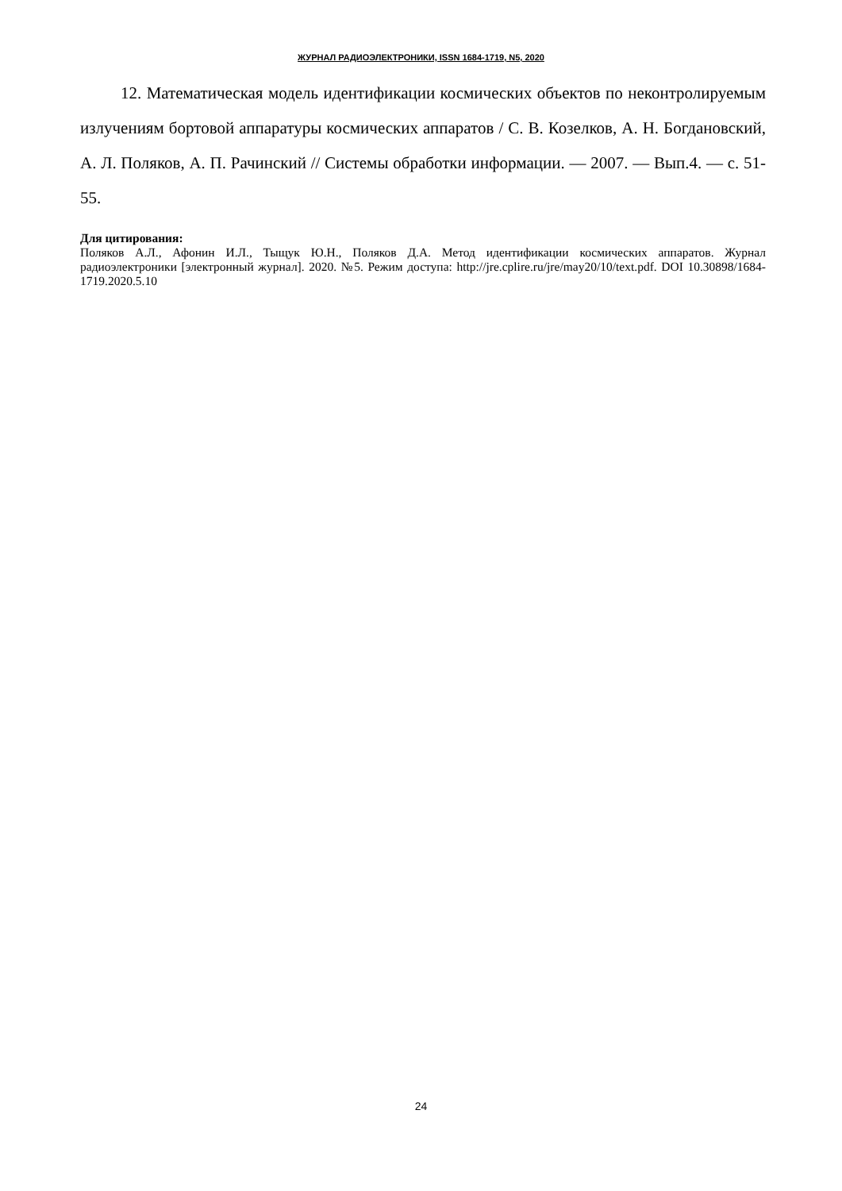ЖУРНАЛ РАДИОЭЛЕКТРОНИКИ, ISSN 1684-1719, N5, 2020
12. Математическая модель идентификации космических объектов по неконтролируемым излучениям бортовой аппаратуры космических аппаратов / С. В. Козелков, А. Н. Богдановский, А. Л. Поляков, А. П. Рачинский // Системы обработки информации. — 2007. — Вып.4. — с. 51-55.
Для цитирования:
Поляков А.Л., Афонин И.Л., Тыщук Ю.Н., Поляков Д.А. Метод идентификации космических аппаратов. Журнал радиоэлектроники [электронный журнал]. 2020. №5. Режим доступа: http://jre.cplire.ru/jre/may20/10/text.pdf. DOI 10.30898/1684-1719.2020.5.10
24